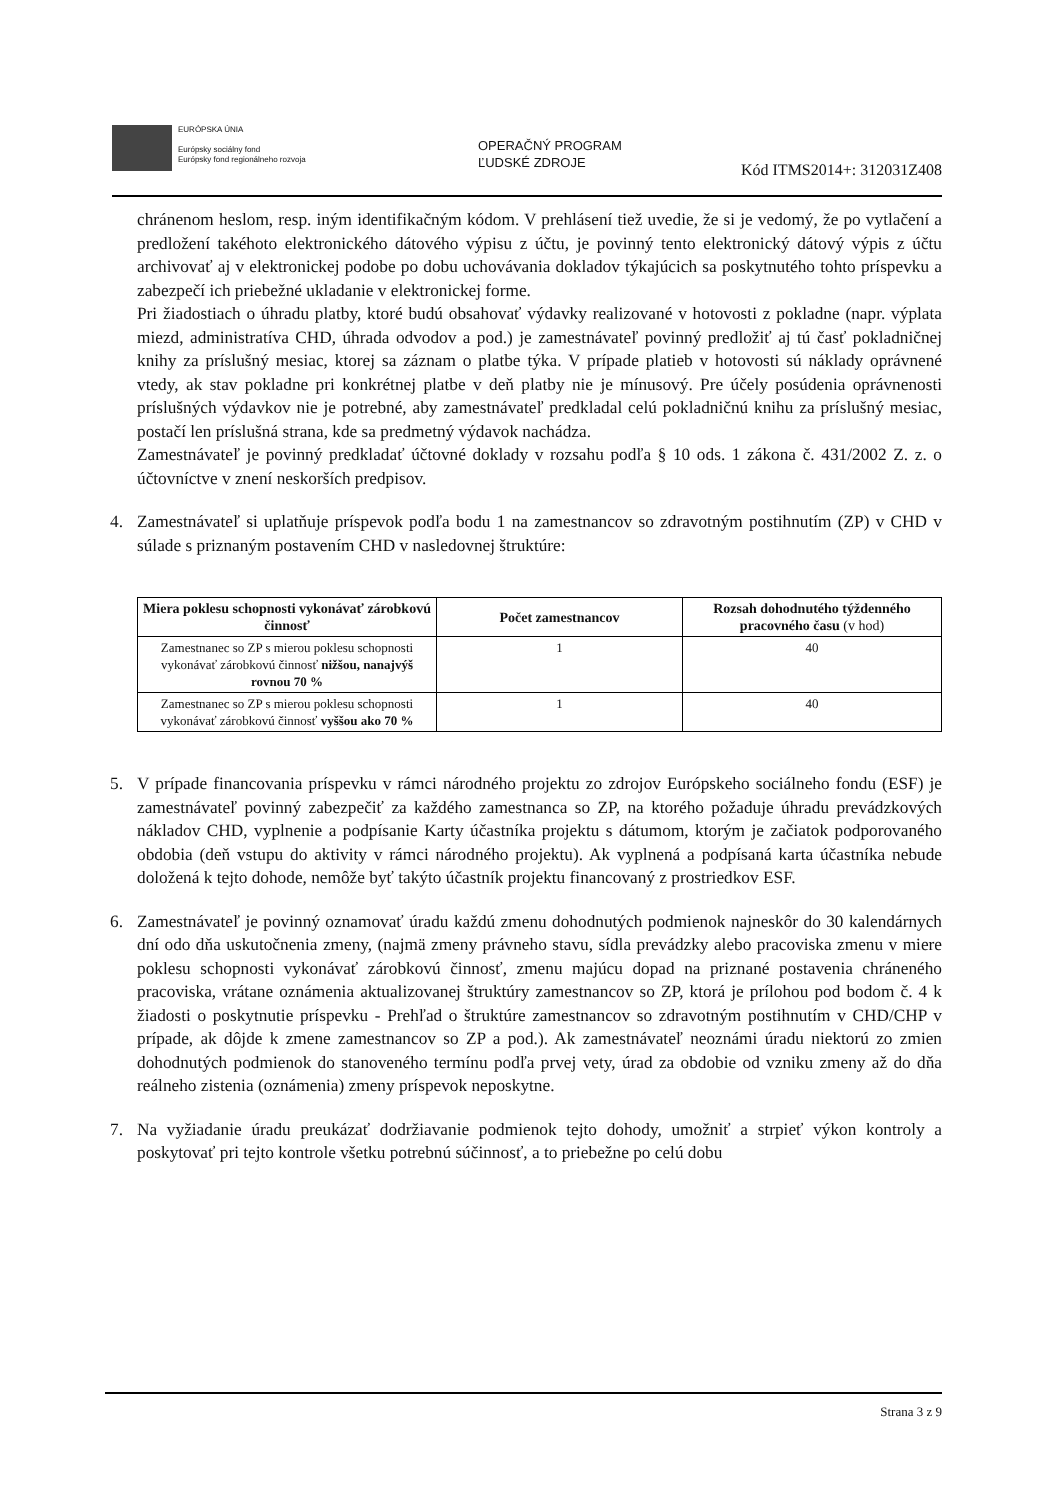EURÓPSKA ÚNIA
Európsky sociálny fond
Európsky fond regionálneho rozvoja
OPERAČNÝ PROGRAM
ĽUDSKÉ ZDROJE
Kód ITMS2014+: 312031Z408
chránenom heslom, resp. iným identifikačným kódom. V prehlásení tiež uvedie, že si je vedomý, že po vytlačení a predložení takéhoto elektronického dátového výpisu z účtu, je povinný tento elektronický dátový výpis z účtu archivovať aj v elektronickej podobe po dobu uchovávania dokladov týkajúcich sa poskytnutého tohto príspevku a zabezpečí ich priebežné ukladanie v elektronickej forme.
Pri žiadostiach o úhradu platby, ktoré budú obsahovať výdavky realizované v hotovosti z pokladne (napr. výplata miezd, administratíva CHD, úhrada odvodov a pod.) je zamestnávateľ povinný predložiť aj tú časť pokladničnej knihy za príslušný mesiac, ktorej sa záznam o platbe týka. V prípade platieb v hotovosti sú náklady oprávnené vtedy, ak stav pokladne pri konkrétnej platbe v deň platby nie je mínusový. Pre účely posúdenia oprávnenosti príslušných výdavkov nie je potrebné, aby zamestnávateľ predkladal celú pokladničnú knihu za príslušný mesiac, postačí len príslušná strana, kde sa predmetný výdavok nachádza.
Zamestnávateľ je povinný predkladať účtovné doklady v rozsahu podľa § 10 ods. 1 zákona č. 431/2002 Z. z. o účtovníctve v znení neskorších predpisov.
4. Zamestnávateľ si uplatňuje príspevok podľa bodu 1 na zamestnancov so zdravotným postihnutím (ZP) v CHD v súlade s priznaným postavením CHD v nasledovnej štruktúre:
| Miera poklesu schopnosti vykonávať zárobkovú činnosť | Počet zamestnancov | Rozsah dohodnutého týždenného pracovného času (v hod) |
| --- | --- | --- |
| Zamestnanec so ZP s mierou poklesu schopnosti vykonávať zárobkovú činnosť nižšou, nanajvýš rovnou 70 % | 1 | 40 |
| Zamestnanec so ZP s mierou poklesu schopnosti vykonávať zárobkovú činnosť vyššou ako 70 % | 1 | 40 |
5. V prípade financovania príspevku v rámci národného projektu zo zdrojov Európskeho sociálneho fondu (ESF) je zamestnávateľ povinný zabezpečiť za každého zamestnanca so ZP, na ktorého požaduje úhradu prevádzkových nákladov CHD, vyplnenie a podpísanie Karty účastníka projektu s dátumom, ktorým je začiatok podporovaného obdobia (deň vstupu do aktivity v rámci národného projektu). Ak vyplnená a podpísaná karta účastníka nebude doložená k tejto dohode, nemôže byť takýto účastník projektu financovaný z prostriedkov ESF.
6. Zamestnávateľ je povinný oznamovať úradu každú zmenu dohodnutých podmienok najneskôr do 30 kalendárnych dní odo dňa uskutočnenia zmeny, (najmä zmeny právneho stavu, sídla prevádzky alebo pracoviska zmenu v miere poklesu schopnosti vykonávať zárobkovú činnosť, zmenu majúcu dopad na priznané postavenia chráneného pracoviska, vrátane oznámenia aktualizovanej štruktúry zamestnancov so ZP, ktorá je prílohou pod bodom č. 4 k žiadosti o poskytnutie príspevku - Prehľad o štruktúre zamestnancov so zdravotným postihnutím v CHD/CHP v prípade, ak dôjde k zmene zamestnancov so ZP a pod.). Ak zamestnávateľ neoznámi úradu niektorú zo zmien dohodnutých podmienok do stanoveného termínu podľa prvej vety, úrad za obdobie od vzniku zmeny až do dňa reálneho zistenia (oznámenia) zmeny príspevok neposkytne.
7. Na vyžiadanie úradu preukázať dodržiavanie podmienok tejto dohody, umožniť a strpieť výkon kontroly a poskytovať pri tejto kontrole všetku potrebnú súčinnosť, a to priebežne po celú dobu
Strana 3 z 9